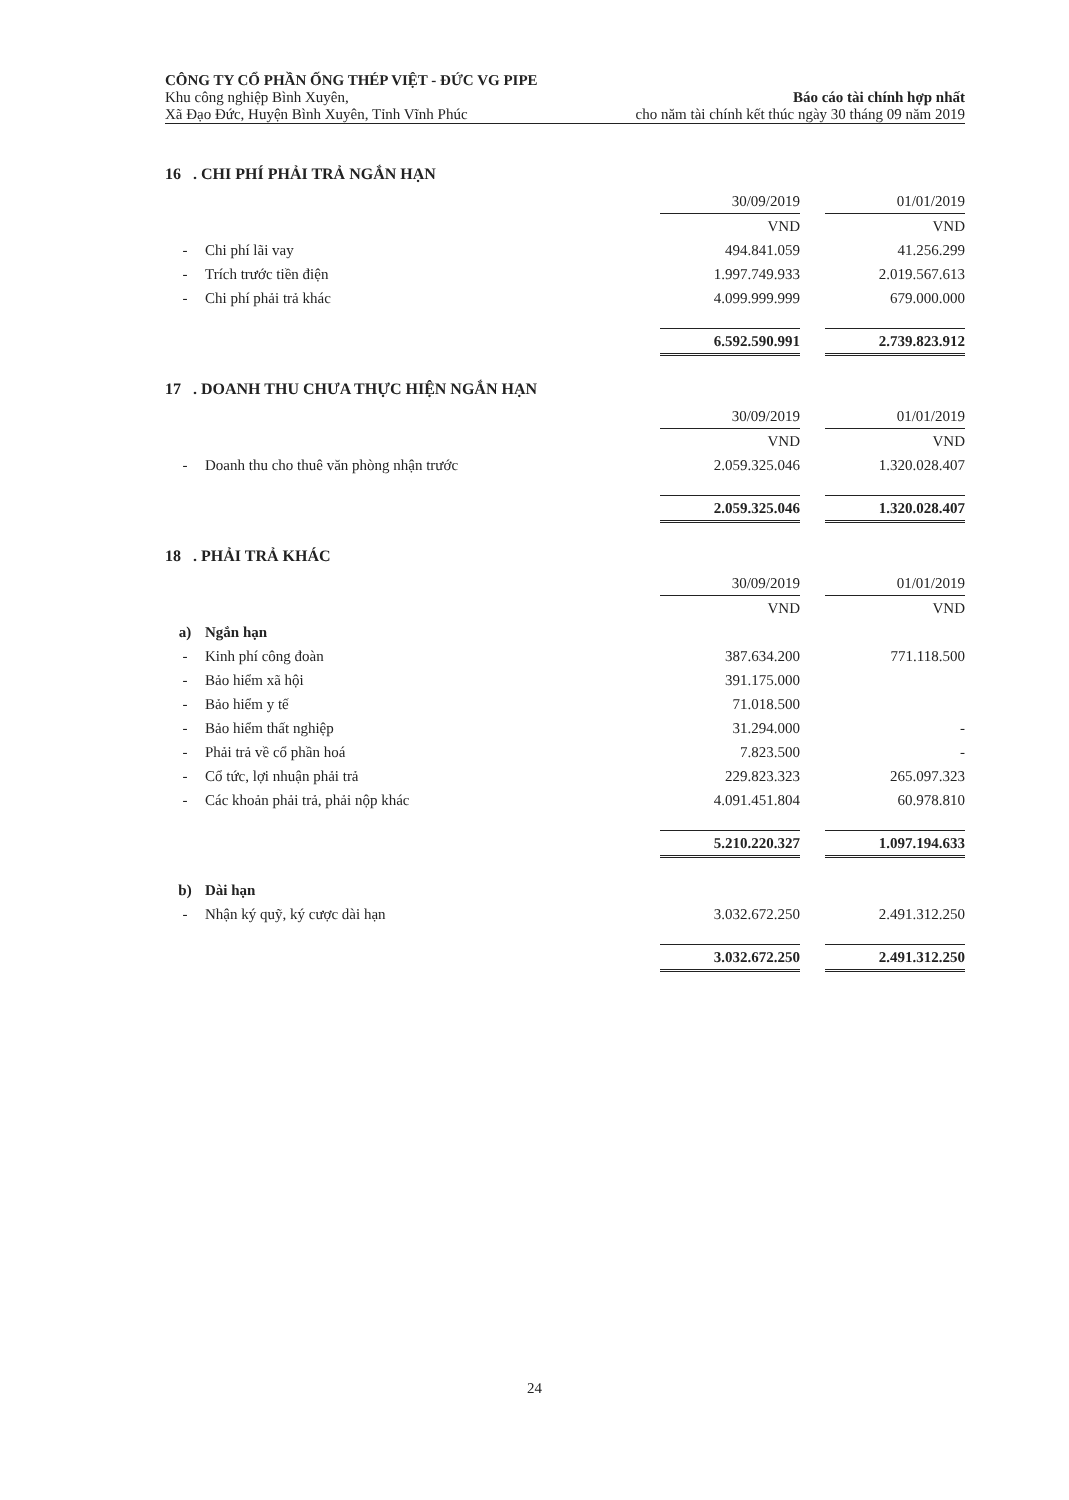CÔNG TY CỔ PHẦN ỐNG THÉP VIỆT - ĐỨC VG PIPE
Khu công nghiệp Bình Xuyên, Báo cáo tài chính hợp nhất
Xã Đạo Đức, Huyện Bình Xuyên, Tỉnh Vĩnh Phúc cho năm tài chính kết thúc ngày 30 tháng 09 năm 2019
16 . CHI PHÍ PHẢI TRẢ NGẮN HẠN
| | | 30/09/2019 | | 01/01/2019 |
| | | VND | | VND |
| - | Chi phí lãi vay | 494.841.059 | | 41.256.299 |
| - | Trích trước tiền điện | 1.997.749.933 | | 2.019.567.613 |
| - | Chi phí phải trả khác | 4.099.999.999 | | 679.000.000 |
| | | 6.592.590.991 | | 2.739.823.912 |
17 . DOANH THU CHƯA THỰC HIỆN NGẮN HẠN
| | | 30/09/2019 | | 01/01/2019 |
| | | VND | | VND |
| - | Doanh thu cho thuê văn phòng nhận trước | 2.059.325.046 | | 1.320.028.407 |
| | | 2.059.325.046 | | 1.320.028.407 |
18 . PHẢI TRẢ KHÁC
| | | 30/09/2019 | | 01/01/2019 |
| | | VND | | VND |
| a) | Ngắn hạn | | | |
| - | Kinh phí công đoàn | 387.634.200 | | 771.118.500 |
| - | Bảo hiểm xã hội | 391.175.000 | | |
| - | Bảo hiểm y tế | 71.018.500 | | |
| - | Bảo hiểm thất nghiệp | 31.294.000 | | - |
| - | Phải trả về cổ phần hoá | 7.823.500 | | - |
| - | Cổ tức, lợi nhuận phải trả | 229.823.323 | | 265.097.323 |
| - | Các khoản phải trả, phải nộp khác | 4.091.451.804 | | 60.978.810 |
| | | 5.210.220.327 | | 1.097.194.633 |
| b) | Dài hạn | | | |
| - | Nhận ký quỹ, ký cược dài hạn | 3.032.672.250 | | 2.491.312.250 |
| | | 3.032.672.250 | | 2.491.312.250 |
24